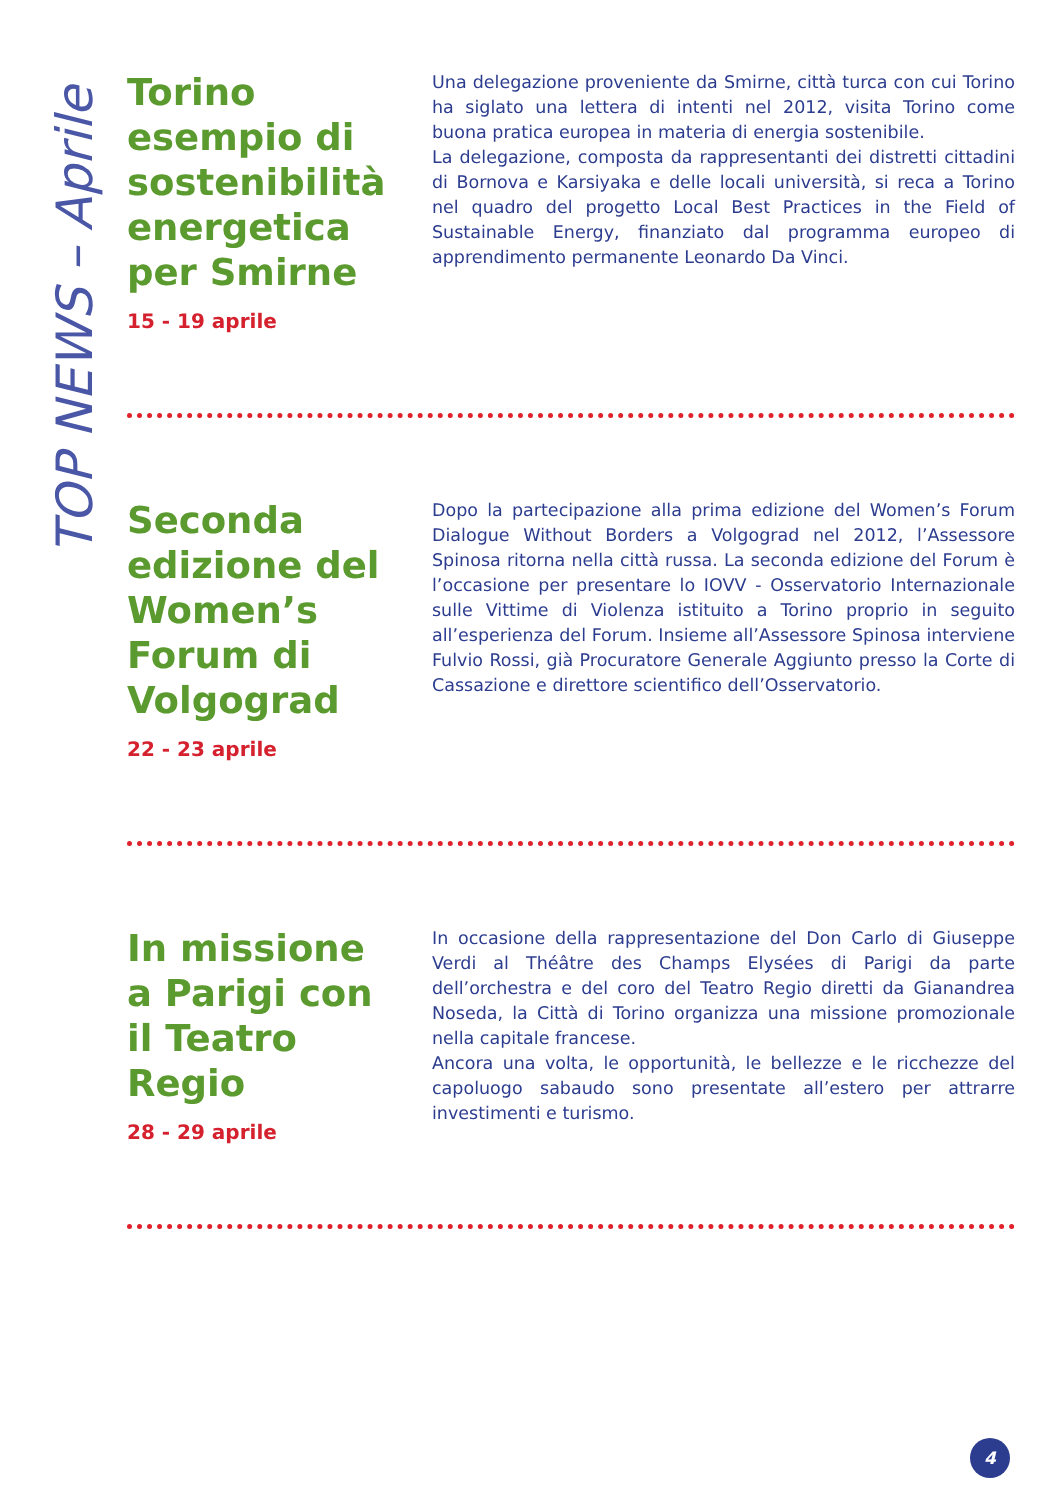TOP NEWS – Aprile
Torino esempio di sostenibilità energetica per Smirne
15 - 19 aprile
Una delegazione proveniente da Smirne, città turca con cui Torino ha siglato una lettera di intenti nel 2012, visita Torino come buona pratica europea in materia di energia sostenibile.
La delegazione, composta da rappresentanti dei distretti cittadini di Bornova e Karsiyaka e delle locali università, si reca a Torino nel quadro del progetto Local Best Practices in the Field of Sustainable Energy, finanziato dal programma europeo di apprendimento permanente Leonardo Da Vinci.
Seconda edizione del Women’s Forum di Volgograd
22 - 23 aprile
Dopo la partecipazione alla prima edizione del Women’s Forum Dialogue Without Borders a Volgograd nel 2012, l’Assessore Spinosa ritorna nella città russa. La seconda edizione del Forum è l’occasione per presentare lo IOVV - Osservatorio Internazionale sulle Vittime di Violenza istituito a Torino proprio in seguito all’esperienza del Forum. Insieme all’Assessore Spinosa interviene Fulvio Rossi, già Procuratore Generale Aggiunto presso la Corte di Cassazione e direttore scientifico dell’Osservatorio.
In missione a Parigi con il Teatro Regio
28 - 29 aprile
In occasione della rappresentazione del Don Carlo di Giuseppe Verdi al Théâtre des Champs Elysées di Parigi da parte dell’orchestra e del coro del Teatro Regio diretti da Gianandrea Noseda, la Città di Torino organizza una missione promozionale nella capitale francese.
Ancora una volta, le opportunità, le bellezze e le ricchezze del capoluogo sabaudo sono presentate all’estero per attrarre investimenti e turismo.
4